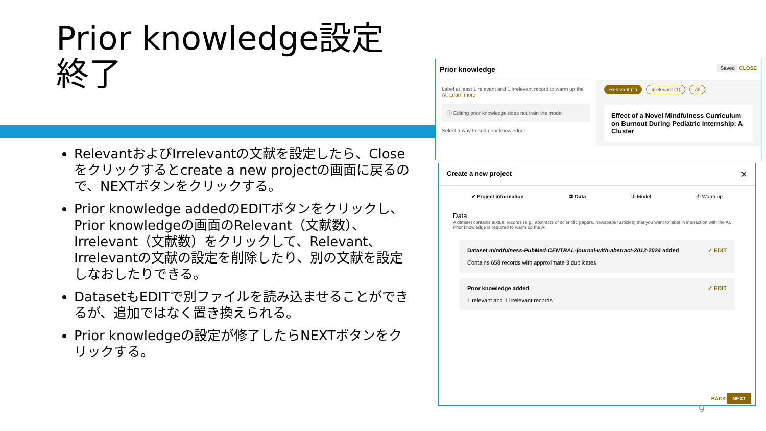Prior knowledge設定
終了
RelevantおよびIrrelevantの文献を設定したら、Closeをクリックするとcreate a new projectの画面に戻るので、NEXTボタンをクリックする。
Prior knowledge addedのEDITボタンをクリックし、Prior knowledgeの画面のRelevant（文献数）、Irrelevant（文献数）をクリックして、Relevant、Irrelevantの文献の設定を削除したり、別の文献を設定しなおしたりできる。
DatasetもEDITで別ファイルを読み込ませることができるが、追加ではなく置き換えられる。
Prior knowledgeの設定が修了したらNEXTボタンをクリックする。
Prior knowledge Saved CLOSE
Label at least 1 relevant and 1 irrelevant record to warm up the AI. Learn more
ⓘ Editing prior knowledge does not train the model
Select a way to add prior knowledge:
Relevant (1) Irrelevant (1) All
Effect of a Novel Mindfulness Curriculum on Burnout During Pediatric Internship: A Cluster
Create a new project ✕
✔ Project information ② Data ③ Model ④ Warm up
Data
A dataset contains textual records (e.g., abstracts of scientific papers, newspaper articles) that you want to label in interaction with the AI. Prior knowledge is required to warm up the AI.
Dataset mindfulness-PubMed-CENTRAL-journal-with-abstract-2012-2024 added
Contains 658 records with approximate 3 duplicates
✓ EDIT
Prior knowledge added
1 relevant and 1 irrelevant records
✓ EDIT
BACK NEXT
9